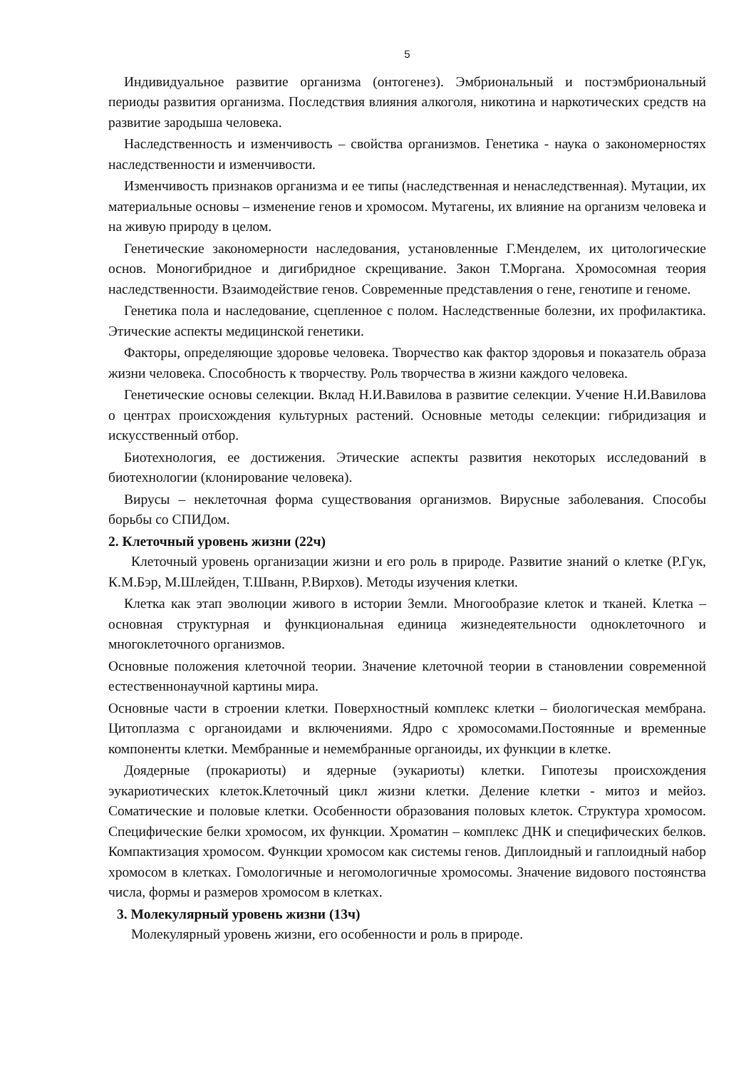5
Индивидуальное развитие организма (онтогенез). Эмбриональный и постэмбриональный периоды развития организма. Последствия влияния алкоголя, никотина и наркотических средств на развитие зародыша человека.
Наследственность и изменчивость – свойства организмов. Генетика - наука о закономерностях наследственности и изменчивости.
Изменчивость признаков организма и ее типы (наследственная и ненаследственная). Мутации, их материальные основы – изменение генов и хромосом. Мутагены, их влияние на организм человека и на живую природу в целом.
Генетические закономерности наследования, установленные Г.Менделем, их цитологические основ. Моногибридное и дигибридное скрещивание. Закон Т.Моргана. Хромосомная теория наследственности. Взаимодействие генов. Современные представления о гене, генотипе и геноме.
Генетика пола и наследование, сцепленное с полом. Наследственные болезни, их профилактика. Этические аспекты медицинской генетики.
Факторы, определяющие здоровье человека. Творчество как фактор здоровья и показатель образа жизни человека. Способность к творчеству. Роль творчества в жизни каждого человека.
Генетические основы селекции. Вклад Н.И.Вавилова в развитие селекции. Учение Н.И.Вавилова о центрах происхождения культурных растений. Основные методы селекции: гибридизация и искусственный отбор.
Биотехнология, ее достижения. Этические аспекты развития некоторых исследований в биотехнологии (клонирование человека).
Вирусы – неклеточная форма существования организмов. Вирусные заболевания. Способы борьбы со СПИДом.
2. Клеточный уровень жизни (22ч)
Клеточный уровень организации жизни и его роль в природе. Развитие знаний о клетке (Р.Гук, К.М.Бэр, М.Шлейден, Т.Шванн, Р.Вирхов). Методы изучения клетки.
Клетка как этап эволюции живого в истории Земли. Многообразие клеток и тканей. Клетка – основная структурная и функциональная единица жизнедеятельности одноклеточного и многоклеточного организмов.
Основные положения клеточной теории. Значение клеточной теории в становлении современной естественнонаучной картины мира.
Основные части в строении клетки. Поверхностный комплекс клетки – биологическая мембрана. Цитоплазма с органоидами и включениями. Ядро с хромосомами.Постоянные и временные компоненты клетки. Мембранные и немембранные органоиды, их функции в клетке.
Доядерные (прокариоты) и ядерные (эукариоты) клетки. Гипотезы происхождения эукариотических клеток.Клеточный цикл жизни клетки. Деление клетки - митоз и мейоз. Соматические и половые клетки. Особенности образования половых клеток. Структура хромосом. Специфические белки хромосом, их функции. Хроматин – комплекс ДНК и специфических белков. Компактизация хромосом. Функции хромосом как системы генов. Диплоидный и гаплоидный набор хромосом в клетках. Гомологичные и негомологичные хромосомы. Значение видового постоянства числа, формы и размеров хромосом в клетках.
3. Молекулярный уровень жизни (13ч)
Молекулярный уровень жизни, его особенности и роль в природе.